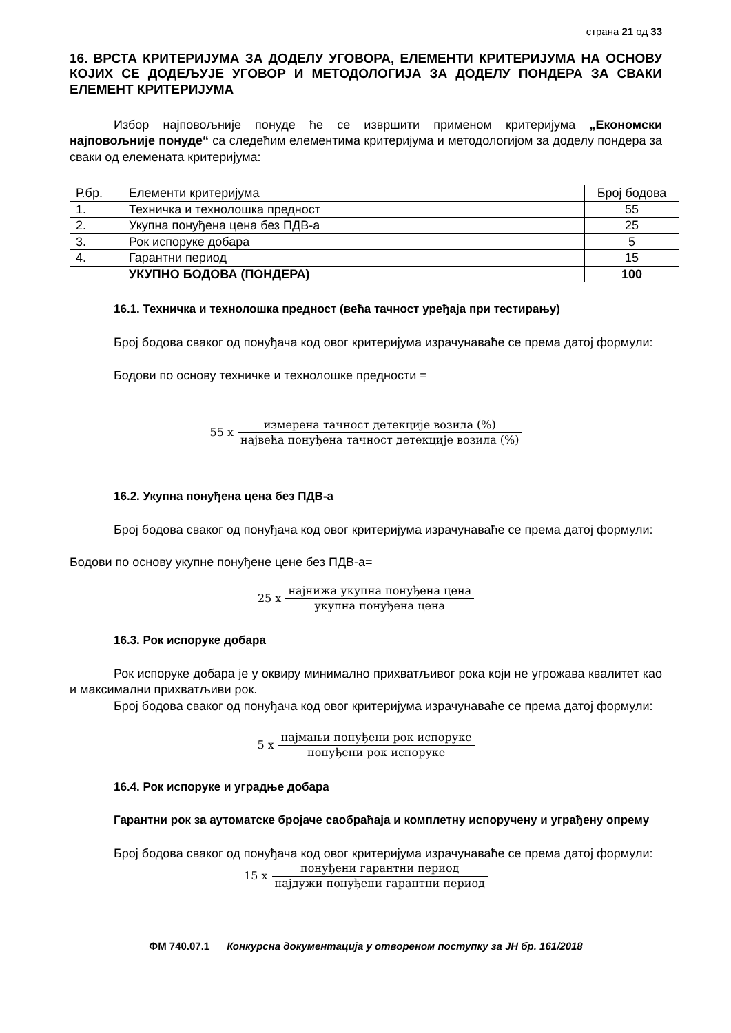страна 21 од 33
16. ВРСТА КРИТЕРИЈУМА ЗА ДОДЕЛУ УГОВОРА, ЕЛЕМЕНТИ КРИТЕРИЈУМА НА ОСНОВУ КОЈИХ СЕ ДОДЕЉУЈЕ УГОВОР И МЕТОДОЛОГИЈА ЗА ДОДЕЛУ ПОНДЕРА ЗА СВАКИ ЕЛЕМЕНТ КРИТЕРИЈУМА
Избор најповољније понуде ће се извршити применом критеријума „Економски најповољније понуде“ са следећим елементима критеријума и методологијом за доделу пондера за сваки од елемената критеријума:
| Р.бр. | Елементи критеријума | Број бодова |
| 1. | Техничка и технолошка предност | 55 |
| 2. | Укупна понуђена цена без ПДВ-а | 25 |
| 3. | Рок испоруке добара | 5 |
| 4. | Гарантни период | 15 |
| | УКУПНО БОДОВА (ПОНДЕРА) | 100 |
16.1. Техничка и технолошка предност (већа тачност уређаја при тестирању)
Број бодова сваког од понуђача код овог критеријума израчунаваће се према датој формули:
Бодови по основу техничке и технолошке предности =
55 x
измерена тачност детекције возила (%) највећа понуђена тачност детекције возила (%)
16.2. Укупна понуђена цена без ПДВ-а
Број бодова сваког од понуђача код овог критеријума израчунаваће се према датој формули:
Бодови по основу укупне понуђене цене без ПДВ-а=
25 x
најнижа укупна понуђена цена укупна понуђена цена
16.3. Рок испоруке добара
Рок испоруке добара је у оквиру минимално прихватљивог рока који не угрожава квалитет као и максимални прихватљиви рок.
Број бодова сваког од понуђача код овог критеријума израчунаваће се према датој формули:
5 x
најмањи понуђени рок испоруке понуђени рок испоруке
16.4. Рок испоруке и уградње добара
Гарантни рок за аутоматске бројаче саобраћаја и комплетну испоручену и уграђену опрему
Број бодова сваког од понуђача код овог критеријума израчунаваће се према датој формули:
15 x
понуђени гарантни период најдужи понуђени гарантни период
ФМ 740.07.1 Конкурсна документација у отвореном поступку за ЈН бр. 161/2018